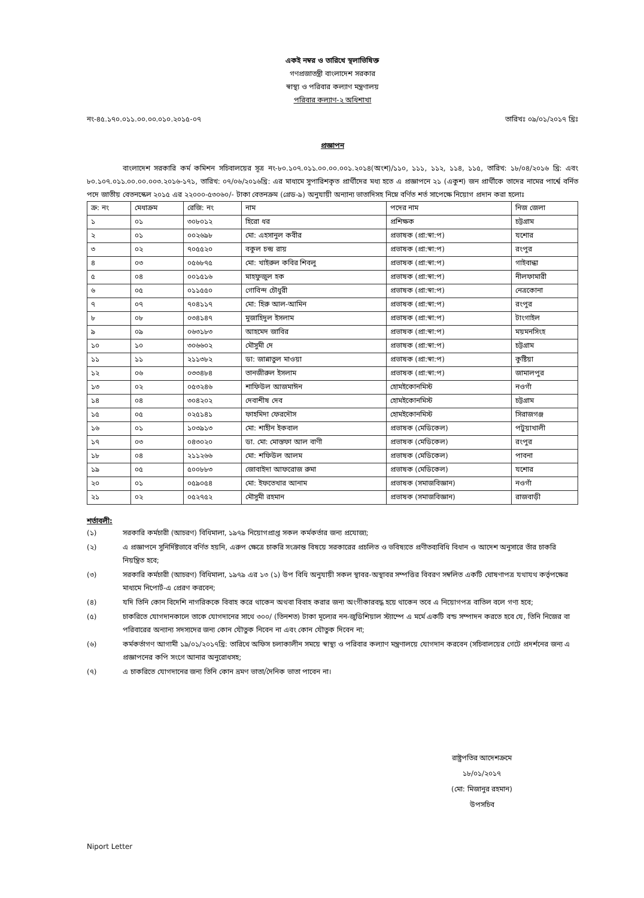একই নম্বর ও তারিখে স্থলাভিষিক্ত
গণপ্রজাতন্ত্রী বাংলাদেশ সরকার
স্বাস্থ্য ও পরিবার কল্যাণ মন্ত্রণালয়
পরিবার কল্যাণ-২ অধিশাখা
নং-৪৫.১৭০.০১১.০০.০০.০১০.২০১৫-০৭ তারিখঃ ০৯/০১/২০১৭ খ্রিঃ
প্রজ্ঞাপন
বাংলাদেশ সরকারি কর্ম কমিশন সচিবালয়ের সূত্র নং-৮০.১০৭.০১১.০০.০০.০০১.২০১৪(অংশ)/১১০, ১১১, ১১২, ১১৪, ১১৫, তারিখ: ১৮/০৪/২০১৬ খ্রি: এবং ৮০.১০৭.০১১.০০.০০.০০৩.২০১৬-১৭১, তারিখ: ০৭/০৬/২০১৬খ্রি: এর মাধ্যমে সুপারিশকৃত প্রার্থীদের মধ্য হতে এ প্রজ্ঞাপনে ২১ (একুশ) জন প্রার্থীকে তাদের নামের পার্শ্বে বর্নিত পদে জাতীয় বেতনস্কেল ২০১৫ এর ২২০০০-৫৩০৬০/- টাকা বেতনক্রম (গ্রেড-৯) অনুযায়ী অন্যান্য ভাতাদিসহ নিম্নে বর্ণিত শর্ত সাপেক্ষে নিয়োগ প্রদান করা হলোঃ
| ক্র: নং | মেধাক্রম | রেজি: নং | নাম | পদের নাম | নিজ জেলা |
| --- | --- | --- | --- | --- | --- |
| ১ | ০১ | ৩০৮০১২ | হিরো ধর | প্রশিক্ষক | চট্টগ্রাম |
| ২ | ০১ | ০০২৬৯৮ | মো: এহসানুল কবীর | প্রভাষক (প্রা:স্বা:প) | যশোর |
| ৩ | ০২ | ৭০৫৫২০ | বকুল চন্দ্র রায় | প্রভাষক (প্রা:স্বা:প) | রংপুর |
| ৪ | ০৩ | ০৫৬৮৭৫ | মো: খাইরুল কবির শিবলু | প্রভাষক (প্রা:স্বা:প) | গাইবান্ধা |
| ৫ | ০৪ | ০০১৫১৬ | মাহফুজুল হক | প্রভাষক (প্রা:স্বা:প) | নীলফামারী |
| ৬ | ০৫ | ০১১৫৫০ | গোবিন্দ চৌধুরী | প্রভাষক (প্রা:স্বা:প) | নেত্রকোনা |
| ৭ | ০৭ | ৭০৪১১৭ | মো: হিরু আল-আমিন | প্রভাষক (প্রা:স্বা:প) | রংপুর |
| ৮ | ০৮ | ০৩৪১৪৭ | মুজাহিদুল ইসলাম | প্রভাষক (প্রা:স্বা:প) | টাংগাইল |
| ৯ | ০৯ | ০৬৩১৮৩ | আহমেদ জাবির | প্রভাষক (প্রা:স্বা:প) | ময়মনসিংহ |
| ১০ | ১০ | ৩০৬৬০২ | মৌসুমী দে | প্রভাষক (প্রা:স্বা:প) | চট্টগ্রাম |
| ১১ | ১১ | ২১১৩৮২ | ডা: জান্নাতুল মাওয়া | প্রভাষক (প্রা:স্বা:প) | কুষ্টিয়া |
| ১২ | ০৬ | ০৩৩৪৮৪ | তানজীরুল ইসলাম | প্রভাষক (প্রা:স্বা:প) | জামালপুর |
| ১৩ | ০২ | ০৫৩২৪৬ | শাফিউল আজমাঈন | হোমইকোনমিস্ট | নওগাঁ |
| ১৪ | ০৪ | ৩০৪২০২ | দেবাশীষ দেব | হোমইকোনমিস্ট | চট্টগ্রাম |
| ১৫ | ০৫ | ০২৫১৪১ | ফাহমিদা ফেরদৌস | হোমইকোনমিস্ট | সিরাজগঞ্জ |
| ১৬ | ০১ | ১০৩৯১৩ | মো: শাহীন ইকবাল | প্রভাষক (মেডিকেল) | পটুয়াখালী |
| ১৭ | ০৩ | ০৪৩০২০ | ডা. মো: মোস্তফা আল বাণী | প্রভাষক (মেডিকেল) | রংপুর |
| ১৮ | ০৪ | ২১১২৬৬ | মো: শফিউল আলম | প্রভাষক (মেডিকেল) | পাবনা |
| ১৯ | ০৫ | ৫০০৮৮৩ | জোবাইদা আফরোজ রুমা | প্রভাষক (মেডিকেল) | যশোর |
| ২০ | ০১ | ০৫৯০৫৪ | মো: ইফতেখার আনাম | প্রভাষক (সমাজবিজ্ঞান) | নওগাঁ |
| ২১ | ০২ | ০৫২৭৫২ | মৌসুমী রহমান | প্রভাষক (সমাজবিজ্ঞান) | রাজবাড়ী |
শর্তাবলী:
(১) সরকারি কর্মচারী (আচরণ) বিধিমালা, ১৯৭৯ নিয়োগপ্রাপ্ত সকল কর্মকর্তার জন্য প্রযোজ্য;
(২) এ প্রজ্ঞাপনে সুনির্দিষ্টভাবে বর্ণিত হয়নি, এরুপ ক্ষেত্রে চাকরি সংক্রান্ত বিষয়ে সরকারের প্রচলিত ও ভবিষ্যতে প্রণীতব্যবিধি বিধান ও আদেশ অনুসারে তাঁর চাকরি নিয়ন্ত্রিত হবে;
(৩) সরকারি কর্মচারী (আচরণ) বিধিমালা, ১৯৭৯ এর ১৩ (১) উপ বিধি অনুযায়ী সকল স্থাবর-অস্থাবর সম্পত্তির বিবরণ সম্বলিত একটি ঘোষণাপত্র যথাযথ কর্তৃপক্ষের মাধ্যমে নিপোর্ট-এ প্রেরণ করবেন;
(৪) যদি তিনি কোন বিদেশি নাগরিককে বিবাহ করে থাকেন অথবা বিবাহ করার জন্য অংগীকারবদ্ধ হয়ে থাকেন তবে এ নিয়োগপত্র বাতিল বলে গণ্য হবে;
(৫) চাকরিতে যোগদানকালে তাকে যোগদানের সাথে ৩০০/ (তিনশত) টাকা মূল্যের নন-জুডিশিয়াল স্ট্যাম্পে এ মর্মে একটি বন্ড সম্পাদন করতে হবে যে, তিনি নিজের বা পরিবারের অন্যান্য সদস্যদের জন্য কোন যৌতুক নিবেন না এবং কোন যৌতুক দিবেন না;
(৬) কর্মকর্তাগণ আগামী ১৯/০১/২০১৭খ্রি: তারিখে অফিস চলাকালীন সময়ে স্বাস্থ্য ও পরিবার কল্যাণ মন্ত্রণালয়ে যোগদান করবেন (সচিবালয়ের গেটে প্রদর্শনের জন্য এ প্রজ্ঞাপনের কপি সংগে আনার অনুরোধসহ;
(৭) এ চাকরিতে যোগদানের জন্য তিনি কোন ভ্রমণ ভাতা/দৈনিক ভাতা পাবেন না।
রাষ্ট্রপতির আদেশক্রমে
১৮/০১/২০১৭
(মো: মিজানুর রহমান)
উপসচিব
Niport Letter